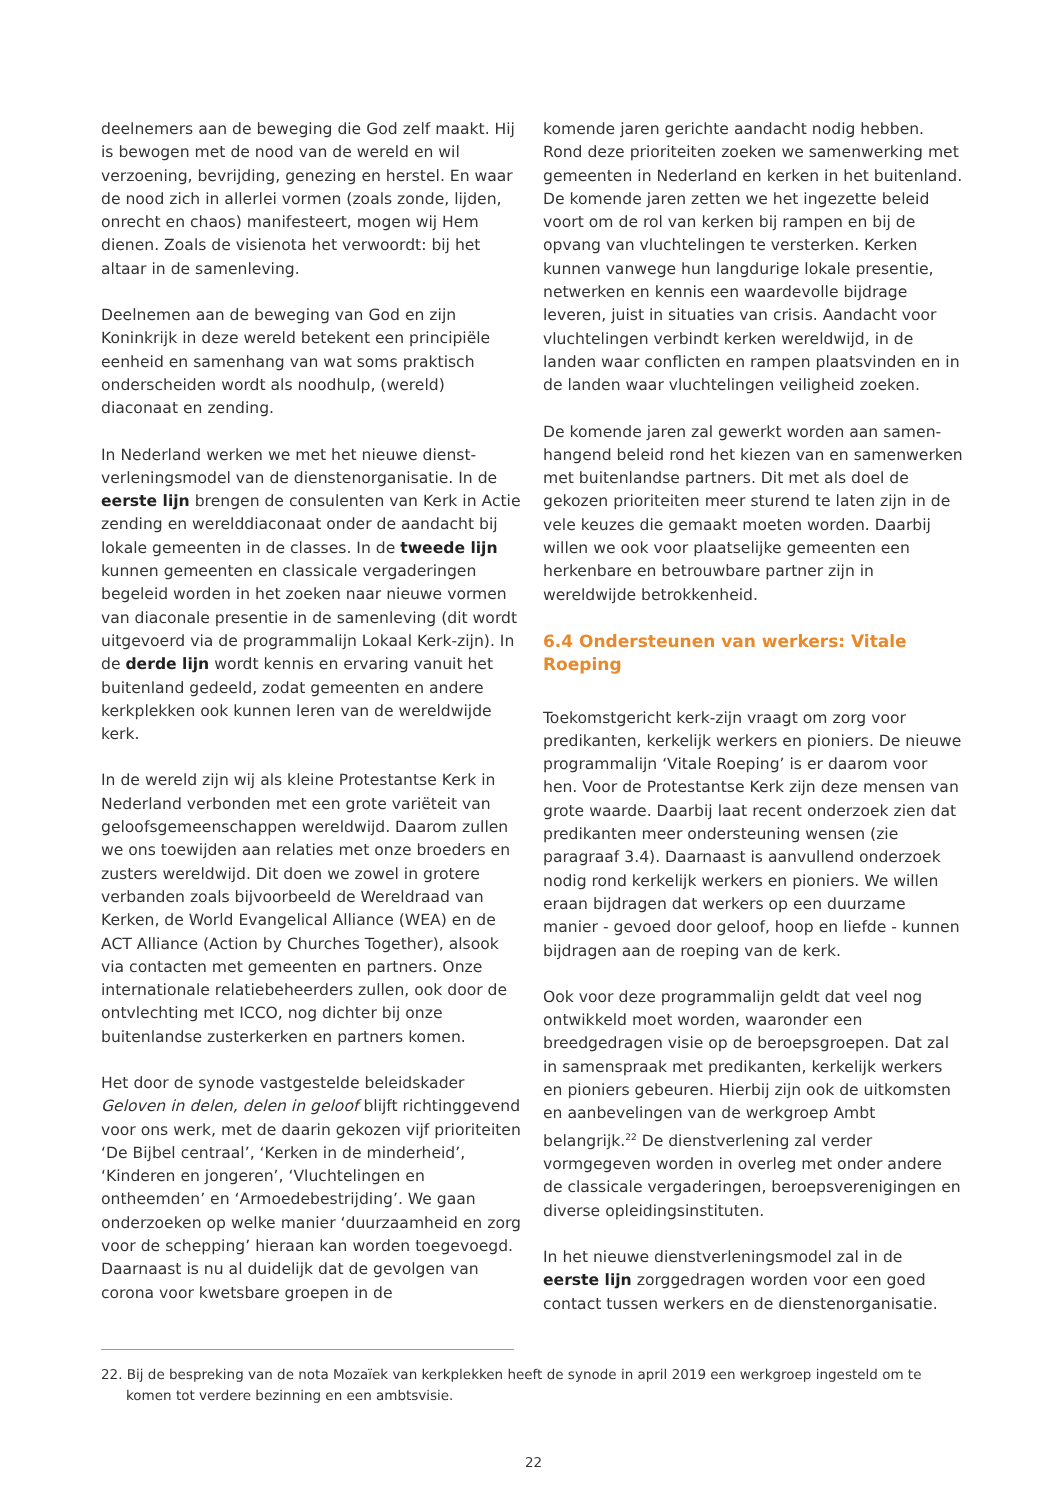deelnemers aan de beweging die God zelf maakt. Hij is bewogen met de nood van de wereld en wil verzoening, bevrijding, genezing en herstel. En waar de nood zich in allerlei vormen (zoals zonde, lijden, onrecht en chaos) manifesteert, mogen wij Hem dienen. Zoals de visienota het verwoordt: bij het altaar in de samenleving.
Deelnemen aan de beweging van God en zijn Koninkrijk in deze wereld betekent een principiële eenheid en samenhang van wat soms praktisch onderscheiden wordt als noodhulp, (wereld) diaconaat en zending.
In Nederland werken we met het nieuwe dienst­verleningsmodel van de dienstenorganisatie. In de eerste lijn brengen de consulenten van Kerk in Actie zending en werelddiaconaat onder de aandacht bij lokale gemeenten in de classes. In de tweede lijn kunnen gemeenten en classicale vergaderingen begeleid worden in het zoeken naar nieuwe vormen van diaconale presentie in de samenleving (dit wordt uitgevoerd via de programmalijn Lokaal Kerk-zijn). In de derde lijn wordt kennis en ervaring vanuit het buitenland gedeeld, zodat gemeenten en andere kerkplekken ook kunnen leren van de wereldwijde kerk.
In de wereld zijn wij als kleine Protestantse Kerk in Nederland verbonden met een grote variëteit van geloofsgemeenschappen wereldwijd. Daarom zullen we ons toewijden aan relaties met onze broeders en zusters wereldwijd. Dit doen we zowel in grotere verbanden zoals bijvoorbeeld de Wereldraad van Kerken, de World Evangelical Alliance (WEA) en de ACT Alliance (Action by Churches Together), alsook via contacten met gemeenten en partners. Onze internationale relatiebeheerders zullen, ook door de ontvlechting met ICCO, nog dichter bij onze buitenlandse zusterkerken en partners komen.
Het door de synode vastgestelde beleidskader Geloven in delen, delen in geloof blijft richtinggevend voor ons werk, met de daarin gekozen vijf prioriteiten ‘De Bijbel centraal’, ‘Kerken in de minderheid’, ‘Kinderen en jongeren’, ‘Vluchtelingen en ontheemden’ en ‘Armoedebestrijding’. We gaan onderzoeken op welke manier ‘duurzaamheid en zorg voor de schepping’ hieraan kan worden toegevoegd. Daarnaast is nu al duidelijk dat de gevolgen van corona voor kwetsbare groepen in de
komende jaren gerichte aandacht nodig hebben. Rond deze prioriteiten zoeken we samenwerking met gemeenten in Nederland en kerken in het buitenland. De komende jaren zetten we het ingezette beleid voort om de rol van kerken bij rampen en bij de opvang van vluchtelingen te versterken. Kerken kunnen vanwege hun langdurige lokale presentie, netwerken en kennis een waardevolle bijdrage leveren, juist in situaties van crisis. Aandacht voor vluchtelingen verbindt kerken wereldwijd, in de landen waar conflicten en rampen plaatsvinden en in de landen waar vluchtelingen veiligheid zoeken.
De komende jaren zal gewerkt worden aan samen­hangend beleid rond het kiezen van en samenwerken met buitenlandse partners. Dit met als doel de gekozen prioriteiten meer sturend te laten zijn in de vele keuzes die gemaakt moeten worden. Daarbij willen we ook voor plaatselijke gemeenten een herkenbare en betrouwbare partner zijn in wereldwijde betrokkenheid.
6.4 Ondersteunen van werkers: Vitale Roeping
Toekomstgericht kerk-zijn vraagt om zorg voor predikanten, kerkelijk werkers en pioniers. De nieuwe programmalijn ‘Vitale Roeping’ is er daarom voor hen. Voor de Protestantse Kerk zijn deze mensen van grote waarde. Daarbij laat recent onderzoek zien dat predikanten meer ondersteuning wensen (zie paragraaf 3.4). Daarnaast is aanvullend onderzoek nodig rond kerkelijk werkers en pioniers. We willen eraan bijdragen dat werkers op een duurzame manier - gevoed door geloof, hoop en liefde - kunnen bijdragen aan de roeping van de kerk.
Ook voor deze programmalijn geldt dat veel nog ontwikkeld moet worden, waaronder een breedgedragen visie op de beroepsgroepen. Dat zal in samenspraak met predikanten, kerkelijk werkers en pioniers gebeuren. Hierbij zijn ook de uitkomsten en aanbevelingen van de werkgroep Ambt belangrijk.<sup>22</sup> De dienstverlening zal verder vormgegeven worden in overleg met onder andere de classicale vergaderingen, beroepsverenigingen en diverse opleidingsinstituten.
In het nieuwe dienstverleningsmodel zal in de eerste lijn zorggedragen worden voor een goed contact tussen werkers en de dienstenorganisatie.
22. Bij de bespreking van de nota Mozaïek van kerkplekken heeft de synode in april 2019 een werkgroep ingesteld om te komen tot verdere bezinning en een ambtsvisie.
22